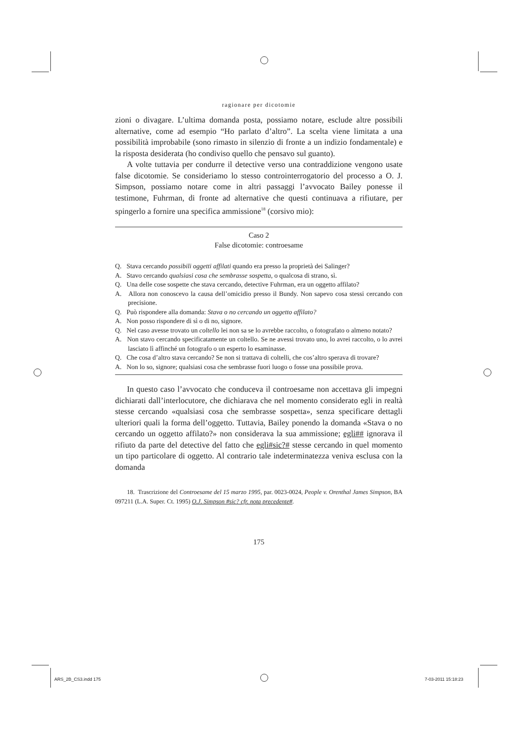ragionare per dicotomie
zioni o divagare. L’ultima domanda posta, possiamo notare, esclude altre possibili alternative, come ad esempio “Ho parlato d’altro”. La scelta viene limitata a una possibilità improbabile (sono rimasto in silenzio di fronte a un indizio fondamentale) e la risposta desiderata (ho condiviso quello che pensavo sul guanto).
A volte tuttavia per condurre il detective verso una contraddizione vengono usate false dicotomie. Se consideriamo lo stesso controinterrogatorio del processo a O. J. Simpson, possiamo notare come in altri passaggi l’avvocato Bailey ponesse il testimone, Fuhrman, di fronte ad alternative che questi continuava a rifiutare, per spingerlo a fornire una specifica ammissione<sup>18</sup> (corsivo mio):
Caso 2
False dicotomie: controesame
Q. Stava cercando possibili oggetti affilati quando era presso la proprietà dei Salinger?
A. Stavo cercando qualsiasi cosa che sembrasse sospetta, o qualcosa di strano, sì.
Q. Una delle cose sospette che stava cercando, detective Fuhrman, era un oggetto affilato?
A. Allora non conoscevo la causa dell’omicidio presso il Bundy. Non sapevo cosa stessi cercando con precisione.
Q. Può rispondere alla domanda: Stava o no cercando un oggetto affilato?
A. Non posso rispondere di sì o di no, signore.
Q. Nel caso avesse trovato un coltello lei non sa se lo avrebbe raccolto, o fotografato o almeno notato?
A. Non stavo cercando specificatamente un coltello. Se ne avessi trovato uno, lo avrei raccolto, o lo avrei lasciato lì affinché un fotografo o un esperto lo esaminasse.
Q. Che cosa d’altro stava cercando? Se non si trattava di coltelli, che cos’altro sperava di trovare?
A. Non lo so, signore; qualsiasi cosa che sembrasse fuori luogo o fosse una possibile prova.
In questo caso l’avvocato che conduceva il controesame non accettava gli impegni dichiarati dall’interlocutore, che dichiarava che nel momento considerato egli in realtà stesse cercando «qualsiasi cosa che sembrasse sospetta», senza specificare dettagli ulteriori quali la forma dell’oggetto. Tuttavia, Bailey ponendo la domanda «Stava o no cercando un oggetto affilato?» non considerava la sua ammissione; egli## ignorava il rifiuto da parte del detective del fatto che egli#sic?# stesse cercando in quel momento un tipo particolare di oggetto. Al contrario tale indeterminatezza veniva esclusa con la domanda
18. Trascrizione del Controesame del 15 marzo 1995, par. 0023-0024, People v. Orenthal James Simpson, BA 097211 (L.A. Super. Ct. 1995) O.J. Simpson #sic? cfr. nota precedente#.
175
ARS_2B_CS3.indd 175 7-03-2011 15:18:23